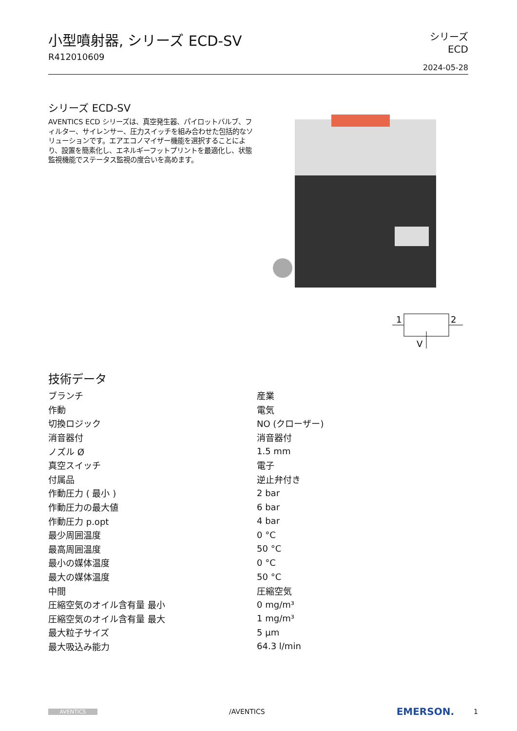小型噴射器, シリーズ ECD-SV
R412010609
シリーズ
ECD
2024-05-28
シリーズ ECD-SV
AVENTICS ECD シリーズは、真空発生器、パイロットバルブ、フィルター、サイレンサー、圧力スイッチを組み合わせた包括的なソリューションです。エアエコノマイザー機能を選択することにより、設置を簡素化し、エネルギーフットプリントを最適化し、状態監視機能でステータス監視の度合いを高めます。
1
2
V
技術データ
| ブランチ | 産業 |
| 作動 | 電気 |
| 切換ロジック | NO (クローザー) |
| 消音器付 | 消音器付 |
| ノズル Ø | 1.5 mm |
| 真空スイッチ | 電子 |
| 付属品 | 逆止弁付き |
| 作動圧力 ( 最小 ) | 2 bar |
| 作動圧力の最大値 | 6 bar |
| 作動圧力 p.opt | 4 bar |
| 最少周囲温度 | 0 °C |
| 最高周囲温度 | 50 °C |
| 最小の媒体温度 | 0 °C |
| 最大の媒体温度 | 50 °C |
| 中間 | 圧縮空気 |
| 圧縮空気のオイル含有量 最小 | 0 mg/m³ |
| 圧縮空気のオイル含有量 最大 | 1 mg/m³ |
| 最大粒子サイズ | 5 µm |
| 最大吸込み能力 | 64.3 l/min |
AVENTICS /AVENTICS EMERSON. 1